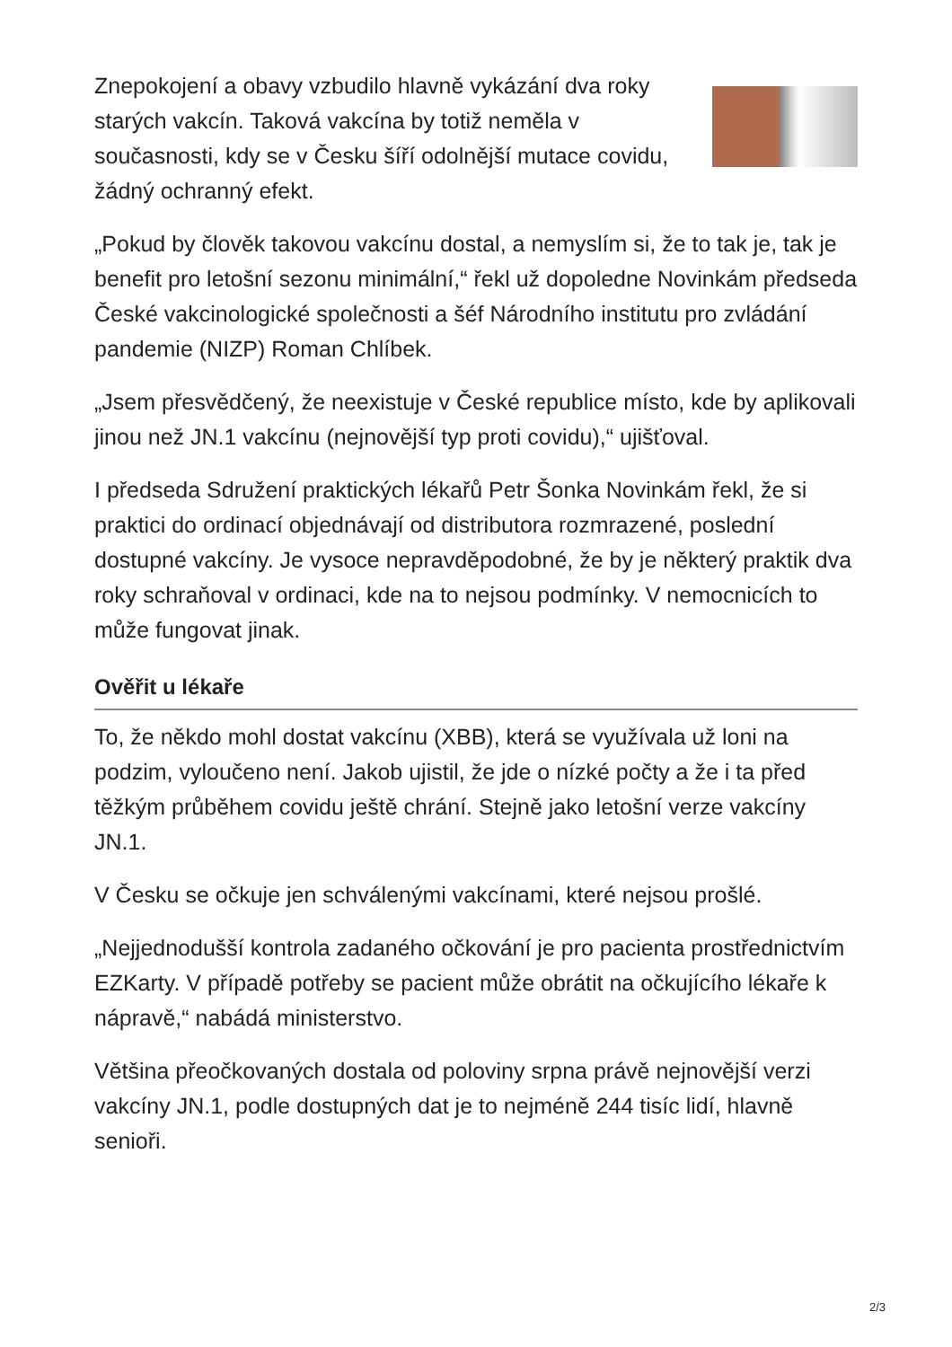Znepokojení a obavy vzbudilo hlavně vykázání dva roky starých vakcín. Taková vakcína by totiž neměla v současnosti, kdy se v Česku šíří odolnější mutace covidu, žádný ochranný efekt.
„Pokud by člověk takovou vakcínu dostal, a nemyslím si, že to tak je, tak je benefit pro letošní sezonu minimální,“ řekl už dopoledne Novinkám předseda České vakcinologické společnosti a šéf Národního institutu pro zvládání pandemie (NIZP) Roman Chlíbek.
„Jsem přesvědčený, že neexistuje v České republice místo, kde by aplikovali jinou než JN.1 vakcínu (nejnovější typ proti covidu),“ ujišťoval.
I předseda Sdružení praktických lékařů Petr Šonka Novinkám řekl, že si praktici do ordinací objednávají od distributora rozmrazené, poslední dostupné vakcíny. Je vysoce nepravděpodobné, že by je některý praktik dva roky schraňoval v ordinaci, kde na to nejsou podmínky. V nemocnicích to může fungovat jinak.
Ověřit u lékaře
To, že někdo mohl dostat vakcínu (XBB), která se využívala už loni na podzim, vyloučeno není. Jakob ujistil, že jde o nízké počty a že i ta před těžkým průběhem covidu ještě chrání. Stejně jako letošní verze vakcíny JN.1.
V Česku se očkuje jen schválenými vakcínami, které nejsou prošlé.
„Nejjednodušší kontrola zadaného očkování je pro pacienta prostřednictvím EZKarty. V případě potřeby se pacient může obrátit na očkujícího lékaře k nápravě,“ nabádá ministerstvo.
Většina přeočkovaných dostala od poloviny srpna právě nejnovější verzi vakcíny JN.1, podle dostupných dat je to nejméně 244 tisíc lidí, hlavně senioři.
2/3